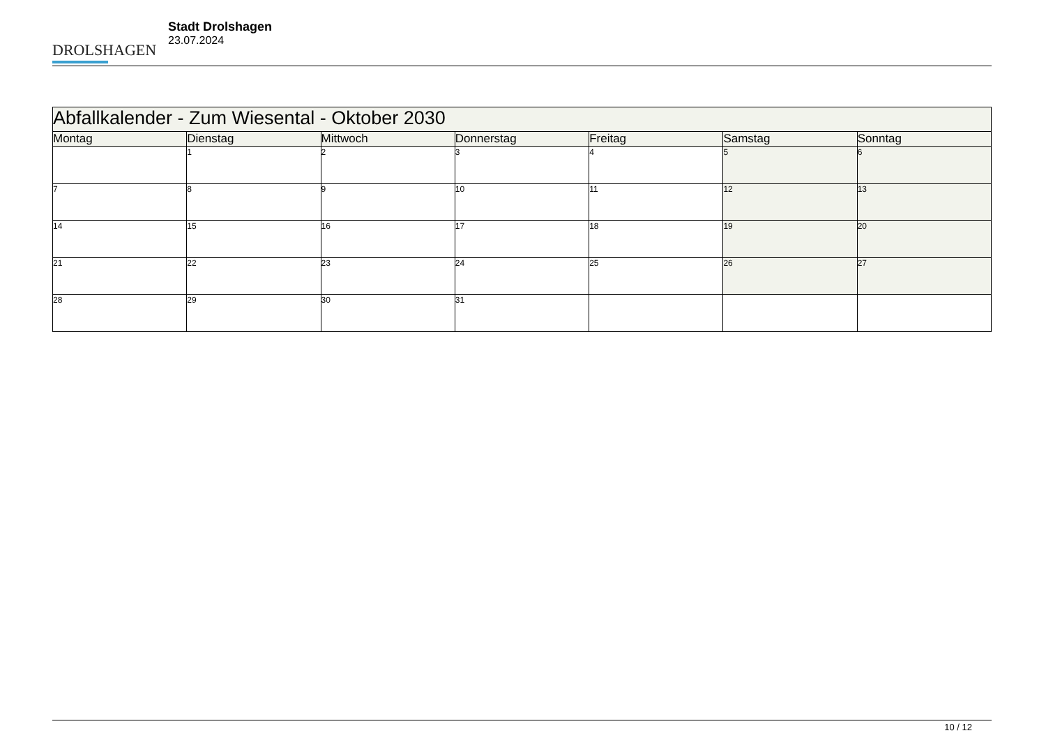DROLSHAGEN
Stadt Drolshagen
23.07.2024
| Abfallkalender - Zum Wiesental - Oktober 2030 | | | | | | |
| --- | --- | --- | --- | --- | --- | --- |
| Montag | Dienstag | Mittwoch | Donnerstag | Freitag | Samstag | Sonntag |
| | 1 | 2 | 3 | 4 | 5 | 6 |
| 7 | 8 | 9 | 10 | 11 | 12 | 13 |
| 14 | 15 | 16 | 17 | 18 | 19 | 20 |
| 21 | 22 | 23 | 24 | 25 | 26 | 27 |
| 28 | 29 | 30 | 31 | | | |
10 / 12